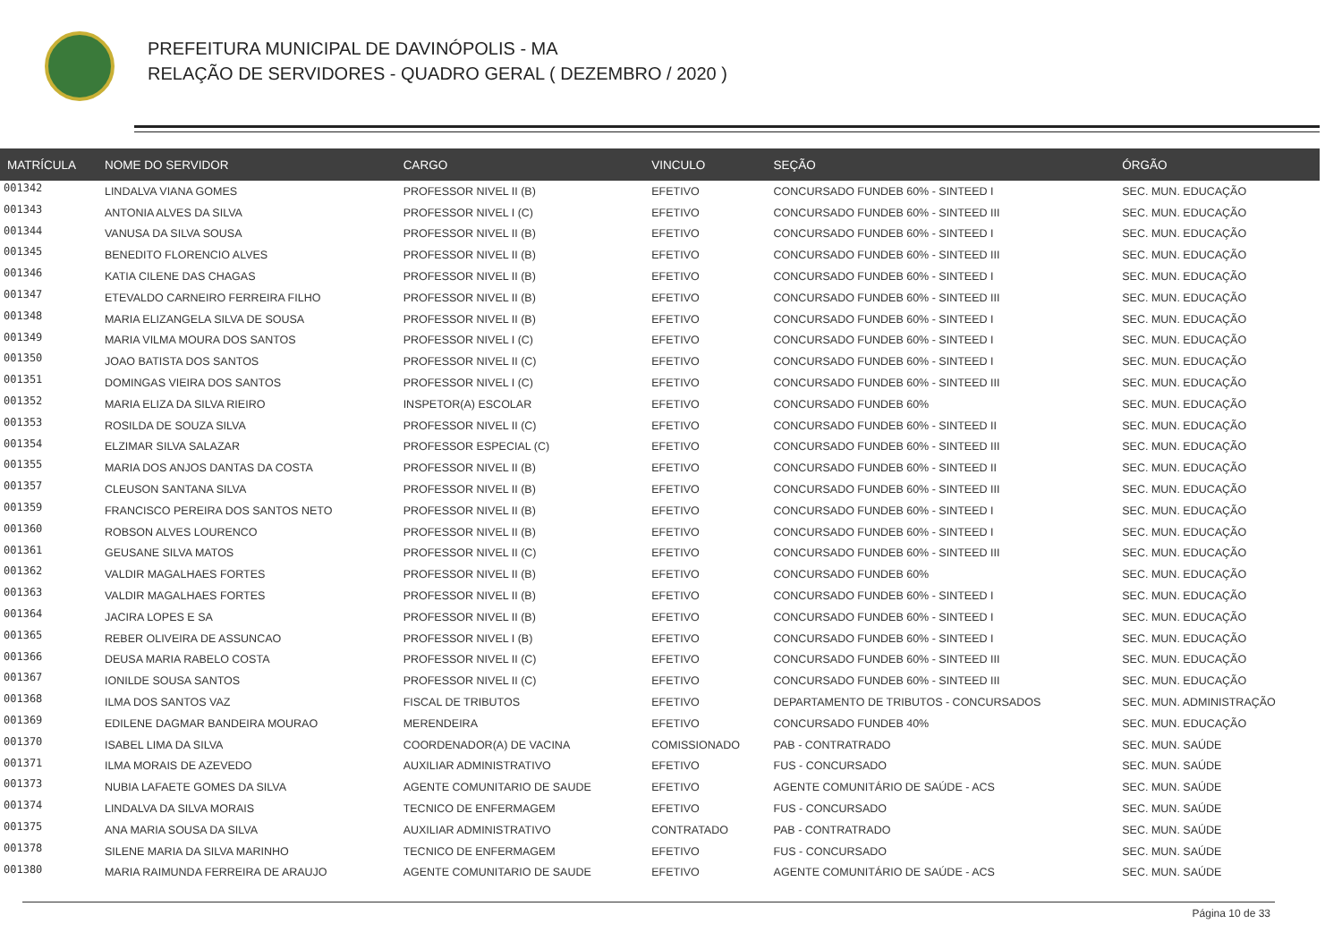PREFEITURA MUNICIPAL DE DAVINÓPOLIS - MA
RELAÇÃO DE SERVIDORES - QUADRO GERAL ( DEZEMBRO / 2020 )
| MATRÍCULA | NOME DO SERVIDOR | CARGO | VINCULO | SEÇÃO | ÓRGÃO |
| --- | --- | --- | --- | --- | --- |
| 001342 | LINDALVA VIANA GOMES | PROFESSOR NIVEL II (B) | EFETIVO | CONCURSADO FUNDEB 60% - SINTEED I | SEC. MUN. EDUCAÇÃO |
| 001343 | ANTONIA ALVES DA SILVA | PROFESSOR NIVEL I (C) | EFETIVO | CONCURSADO FUNDEB 60% - SINTEED III | SEC. MUN. EDUCAÇÃO |
| 001344 | VANUSA DA SILVA SOUSA | PROFESSOR NIVEL II (B) | EFETIVO | CONCURSADO FUNDEB 60% - SINTEED I | SEC. MUN. EDUCAÇÃO |
| 001345 | BENEDITO FLORENCIO ALVES | PROFESSOR NIVEL II (B) | EFETIVO | CONCURSADO FUNDEB 60% - SINTEED III | SEC. MUN. EDUCAÇÃO |
| 001346 | KATIA CILENE DAS CHAGAS | PROFESSOR NIVEL II (B) | EFETIVO | CONCURSADO FUNDEB 60% - SINTEED I | SEC. MUN. EDUCAÇÃO |
| 001347 | ETEVALDO CARNEIRO FERREIRA FILHO | PROFESSOR NIVEL II (B) | EFETIVO | CONCURSADO FUNDEB 60% - SINTEED III | SEC. MUN. EDUCAÇÃO |
| 001348 | MARIA ELIZANGELA SILVA DE SOUSA | PROFESSOR NIVEL II (B) | EFETIVO | CONCURSADO FUNDEB 60% - SINTEED I | SEC. MUN. EDUCAÇÃO |
| 001349 | MARIA VILMA MOURA DOS SANTOS | PROFESSOR NIVEL I (C) | EFETIVO | CONCURSADO FUNDEB 60% - SINTEED I | SEC. MUN. EDUCAÇÃO |
| 001350 | JOAO BATISTA DOS SANTOS | PROFESSOR NIVEL II (C) | EFETIVO | CONCURSADO FUNDEB 60% - SINTEED I | SEC. MUN. EDUCAÇÃO |
| 001351 | DOMINGAS VIEIRA DOS SANTOS | PROFESSOR NIVEL I (C) | EFETIVO | CONCURSADO FUNDEB 60% - SINTEED III | SEC. MUN. EDUCAÇÃO |
| 001352 | MARIA ELIZA DA SILVA RIEIRO | INSPETOR(A) ESCOLAR | EFETIVO | CONCURSADO FUNDEB 60% | SEC. MUN. EDUCAÇÃO |
| 001353 | ROSILDA DE SOUZA SILVA | PROFESSOR NIVEL II (C) | EFETIVO | CONCURSADO FUNDEB 60% - SINTEED II | SEC. MUN. EDUCAÇÃO |
| 001354 | ELZIMAR SILVA SALAZAR | PROFESSOR ESPECIAL (C) | EFETIVO | CONCURSADO FUNDEB 60% - SINTEED III | SEC. MUN. EDUCAÇÃO |
| 001355 | MARIA DOS ANJOS DANTAS DA COSTA | PROFESSOR NIVEL II (B) | EFETIVO | CONCURSADO FUNDEB 60% - SINTEED II | SEC. MUN. EDUCAÇÃO |
| 001357 | CLEUSON SANTANA SILVA | PROFESSOR NIVEL II (B) | EFETIVO | CONCURSADO FUNDEB 60% - SINTEED III | SEC. MUN. EDUCAÇÃO |
| 001359 | FRANCISCO PEREIRA DOS SANTOS NETO | PROFESSOR NIVEL II (B) | EFETIVO | CONCURSADO FUNDEB 60% - SINTEED I | SEC. MUN. EDUCAÇÃO |
| 001360 | ROBSON ALVES LOURENCO | PROFESSOR NIVEL II (B) | EFETIVO | CONCURSADO FUNDEB 60% - SINTEED I | SEC. MUN. EDUCAÇÃO |
| 001361 | GEUSANE SILVA MATOS | PROFESSOR NIVEL II (C) | EFETIVO | CONCURSADO FUNDEB 60% - SINTEED III | SEC. MUN. EDUCAÇÃO |
| 001362 | VALDIR MAGALHAES FORTES | PROFESSOR NIVEL II (B) | EFETIVO | CONCURSADO FUNDEB 60% | SEC. MUN. EDUCAÇÃO |
| 001363 | VALDIR MAGALHAES FORTES | PROFESSOR NIVEL II (B) | EFETIVO | CONCURSADO FUNDEB 60% - SINTEED I | SEC. MUN. EDUCAÇÃO |
| 001364 | JACIRA LOPES E SA | PROFESSOR NIVEL II (B) | EFETIVO | CONCURSADO FUNDEB 60% - SINTEED I | SEC. MUN. EDUCAÇÃO |
| 001365 | REBER OLIVEIRA DE ASSUNCAO | PROFESSOR NIVEL I (B) | EFETIVO | CONCURSADO FUNDEB 60% - SINTEED I | SEC. MUN. EDUCAÇÃO |
| 001366 | DEUSA MARIA RABELO COSTA | PROFESSOR NIVEL II (C) | EFETIVO | CONCURSADO FUNDEB 60% - SINTEED III | SEC. MUN. EDUCAÇÃO |
| 001367 | IONILDE SOUSA SANTOS | PROFESSOR NIVEL II (C) | EFETIVO | CONCURSADO FUNDEB 60% - SINTEED III | SEC. MUN. EDUCAÇÃO |
| 001368 | ILMA DOS SANTOS VAZ | FISCAL DE TRIBUTOS | EFETIVO | DEPARTAMENTO DE TRIBUTOS - CONCURSADOS | SEC. MUN. ADMINISTRAÇÃO |
| 001369 | EDILENE DAGMAR BANDEIRA MOURAO | MERENDEIRA | EFETIVO | CONCURSADO FUNDEB 40% | SEC. MUN. EDUCAÇÃO |
| 001370 | ISABEL LIMA DA SILVA | COORDENADOR(A) DE VACINA | COMISSIONADO | PAB - CONTRATRADO | SEC. MUN. SAÚDE |
| 001371 | ILMA MORAIS DE AZEVEDO | AUXILIAR ADMINISTRATIVO | EFETIVO | FUS - CONCURSADO | SEC. MUN. SAÚDE |
| 001373 | NUBIA LAFAETE GOMES DA SILVA | AGENTE COMUNITARIO DE SAUDE | EFETIVO | AGENTE COMUNITÁRIO DE SAÚDE - ACS | SEC. MUN. SAÚDE |
| 001374 | LINDALVA DA SILVA MORAIS | TECNICO DE ENFERMAGEM | EFETIVO | FUS - CONCURSADO | SEC. MUN. SAÚDE |
| 001375 | ANA MARIA SOUSA DA SILVA | AUXILIAR ADMINISTRATIVO | CONTRATADO | PAB - CONTRATRADO | SEC. MUN. SAÚDE |
| 001378 | SILENE MARIA DA SILVA MARINHO | TECNICO DE ENFERMAGEM | EFETIVO | FUS - CONCURSADO | SEC. MUN. SAÚDE |
| 001380 | MARIA RAIMUNDA FERREIRA DE ARAUJO | AGENTE COMUNITARIO DE SAUDE | EFETIVO | AGENTE COMUNITÁRIO DE SAÚDE - ACS | SEC. MUN. SAÚDE |
Página 10 de 33